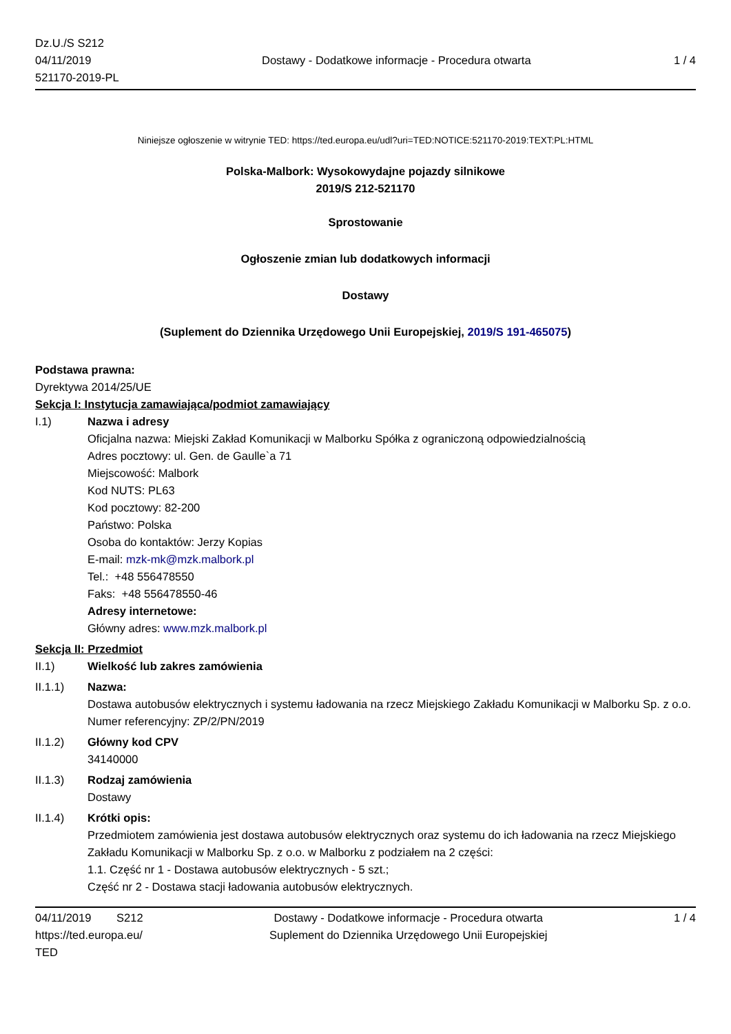Dz.U./S S212
04/11/2019
521170-2019-PL
Dostawy - Dodatkowe informacje - Procedura otwarta
1 / 4
Niniejsze ogłoszenie w witrynie TED: https://ted.europa.eu/udl?uri=TED:NOTICE:521170-2019:TEXT:PL:HTML
Polska-Malbork: Wysokowydajne pojazdy silnikowe
2019/S 212-521170
Sprostowanie
Ogłoszenie zmian lub dodatkowych informacji
Dostawy
(Suplement do Dziennika Urzędowego Unii Europejskiej, 2019/S 191-465075)
Podstawa prawna:
Dyrektywa 2014/25/UE
Sekcja I: Instytucja zamawiająca/podmiot zamawiający
I.1) Nazwa i adresy
Oficjalna nazwa: Miejski Zakład Komunikacji w Malborku Spółka z ograniczoną odpowiedzialnością
Adres pocztowy: ul. Gen. de Gaulle`a 71
Miejscowość: Malbork
Kod NUTS: PL63
Kod pocztowy: 82-200
Państwo: Polska
Osoba do kontaktów: Jerzy Kopias
E-mail: mzk-mk@mzk.malbork.pl
Tel.: +48 556478550
Faks: +48 556478550-46
Adresy internetowe:
Główny adres: www.mzk.malbork.pl
Sekcja II: Przedmiot
II.1) Wielkość lub zakres zamówienia
II.1.1) Nazwa:
Dostawa autobusów elektrycznych i systemu ładowania na rzecz Miejskiego Zakładu Komunikacji w Malborku Sp. z o.o.
Numer referencyjny: ZP/2/PN/2019
II.1.2) Główny kod CPV
34140000
II.1.3) Rodzaj zamówienia
Dostawy
II.1.4) Krótki opis:
Przedmiotem zamówienia jest dostawa autobusów elektrycznych oraz systemu do ich ładowania na rzecz Miejskiego Zakładu Komunikacji w Malborku Sp. z o.o. w Malborku z podziałem na 2 części:
1.1. Część nr 1 - Dostawa autobusów elektrycznych - 5 szt.;
Część nr 2 - Dostawa stacji ładowania autobusów elektrycznych.
04/11/2019 S212
https://ted.europa.eu/
TED
Dostawy - Dodatkowe informacje - Procedura otwarta
Suplement do Dziennika Urzędowego Unii Europejskiej
1 / 4